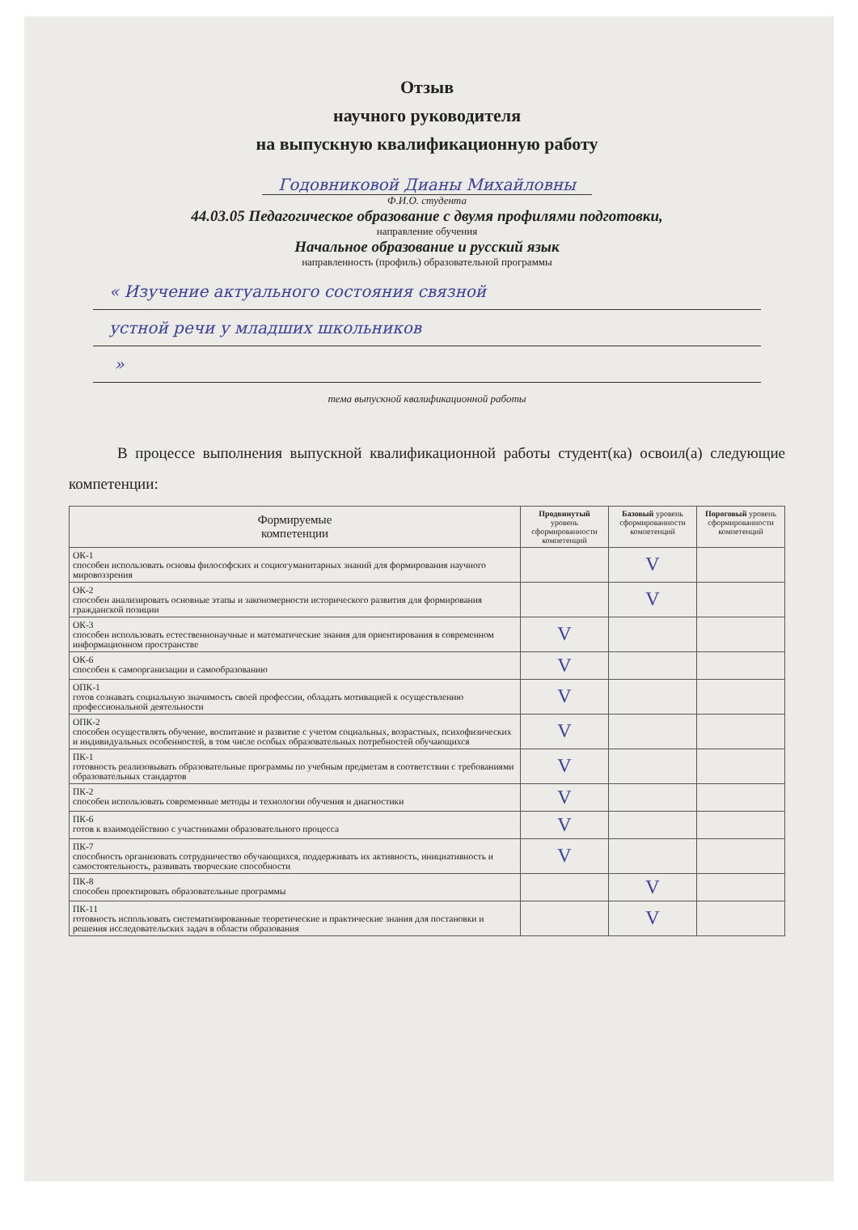Отзыв
научного руководителя
на выпускную квалификационную работу
Годовниковой Дианы Михайловны
Ф.И.О. студента
44.03.05 Педагогическое образование с двумя профилями подготовки,
направление обучения
Начальное образование и русский язык
направленность (профиль) образовательной программы
« Изучение актуального состояния связной
устной речи у младших школьников
»
тема выпускной квалификационной работы
В процессе выполнения выпускной квалификационной работы студент(ка) освоил(а) следующие компетенции:
| Формируемые компетенции | Продвинутый уровень сформированности компетенций | Базовый уровень сформированности компетенций | Пороговый уровень сформированности компетенций |
| --- | --- | --- | --- |
| ОК-1 способен использовать основы философских и социогуманитарных знаний для формирования научного мировоззрения | | V | |
| ОК-2 способен анализировать основные этапы и закономерности исторического развития для формирования гражданской позиции | | V | |
| ОК-3 способен использовать естественнонаучные и математические знания для ориентирования в современном информационном пространстве | V | | |
| ОК-6 способен к самоорганизации и самообразованию | V | | |
| ОПК-1 готов сознавать социальную значимость своей профессии, обладать мотивацией к осуществлению профессиональной деятельности | V | | |
| ОПК-2 способен осуществлять обучение, воспитание и развитие с учетом социальных, возрастных, психофизических и индивидуальных особенностей, в том числе особых образовательных потребностей обучающихся | V | | |
| ПК-1 готовность реализовывать образовательные программы по учебным предметам в соответствии с требованиями образовательных стандартов | V | | |
| ПК-2 способен использовать современные методы и технологии обучения и диагностики | V | | |
| ПК-6 готов к взаимодействию с участниками образовательного процесса | V | | |
| ПК-7 способность организовать сотрудничество обучающихся, поддерживать их активность, инициативность и самостоятельность, развивать творческие способности | V | | |
| ПК-8 способен проектировать образовательные программы | | V | |
| ПК-11 готовность использовать систематизированные теоретические и практические знания для постановки и решения исследовательских задач в области образования | | V | |